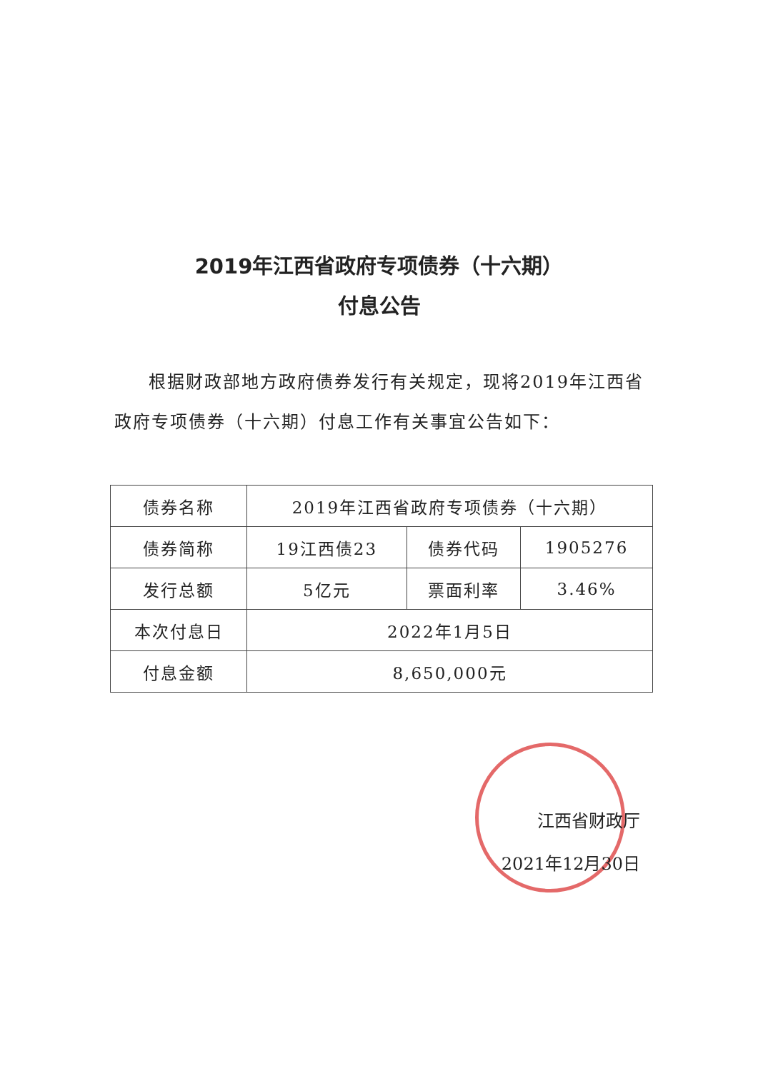2019年江西省政府专项债券（十六期）
付息公告
根据财政部地方政府债券发行有关规定，现将2019年江西省政府专项债券（十六期）付息工作有关事宜公告如下：
| 债券名称 | 2019年江西省政府专项债券（十六期） | | |
| 债券简称 | 19江西债23 | 债券代码 | 1905276 |
| 发行总额 | 5亿元 | 票面利率 | 3.46% |
| 本次付息日 | 2022年1月5日 | | |
| 付息金额 | 8,650,000元 | | |
江西省财政厅
2021年12月30日